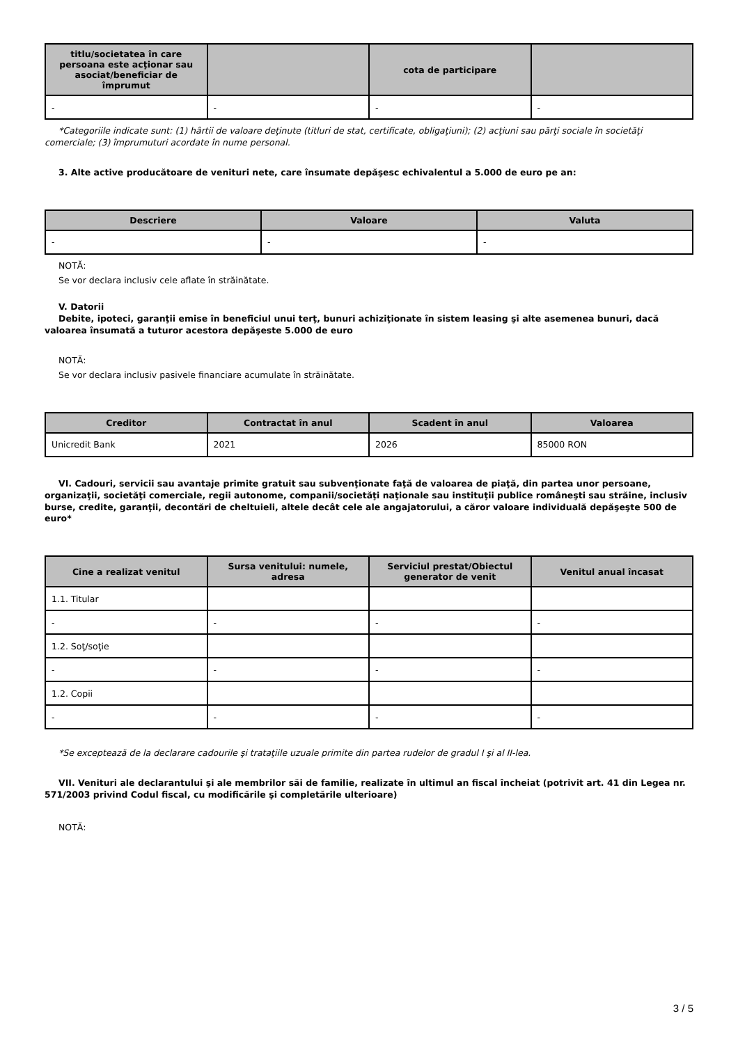| titlu/societatea în care persoana este acţionar sau asociat/beneficiar de împrumut | | cota de participare | |
| --- | --- | --- | --- |
| - | - | - | - |
*Categoriile indicate sunt: (1) hârtii de valoare deţinute (titluri de stat, certificate, obligaţiuni); (2) acţiuni sau părţi sociale în societăţi comerciale; (3) împrumuturi acordate în nume personal.
3. Alte active producătoare de venituri nete, care însumate depăşesc echivalentul a 5.000 de euro pe an:
| Descriere | Valoare | Valuta |
| --- | --- | --- |
| - | - | - |
NOTĂ:
Se vor declara inclusiv cele aflate în străinătate.
V. Datorii
Debite, ipoteci, garanţii emise în beneficiul unui terţ, bunuri achiziţionate în sistem leasing şi alte asemenea bunuri, dacă valoarea însumată a tuturor acestora depăşeste 5.000 de euro
NOTĂ:
Se vor declara inclusiv pasivele financiare acumulate în străinătate.
| Creditor | Contractat în anul | Scadent în anul | Valoarea |
| --- | --- | --- | --- |
| Unicredit Bank | 2021 | 2026 | 85000 RON |
VI. Cadouri, servicii sau avantaje primite gratuit sau subvenţionate faţă de valoarea de piaţă, din partea unor persoane, organizaţii, societăţi comerciale, regii autonome, companii/societăţi naţionale sau instituţii publice româneşti sau străine, inclusiv burse, credite, garanţii, decontări de cheltuieli, altele decât cele ale angajatorului, a căror valoare individuală depăşeşte 500 de euro*
| Cine a realizat venitul | Sursa venitului: numele, adresa | Serviciul prestat/Obiectul generator de venit | Venitul anual încasat |
| --- | --- | --- | --- |
| 1.1. Titular | | | |
| - | - | - | - |
| 1.2. Soţ/soţie | | | |
| - | - | - | - |
| 1.2. Copii | | | |
| - | - | - | - |
*Se exceptează de la declarare cadourile şi trataţiile uzuale primite din partea rudelor de gradul I şi al II-lea.
VII. Venituri ale declarantului şi ale membrilor săi de familie, realizate în ultimul an fiscal încheiat (potrivit art. 41 din Legea nr. 571/2003 privind Codul fiscal, cu modificările şi completările ulterioare)
NOTĂ:
3 / 5